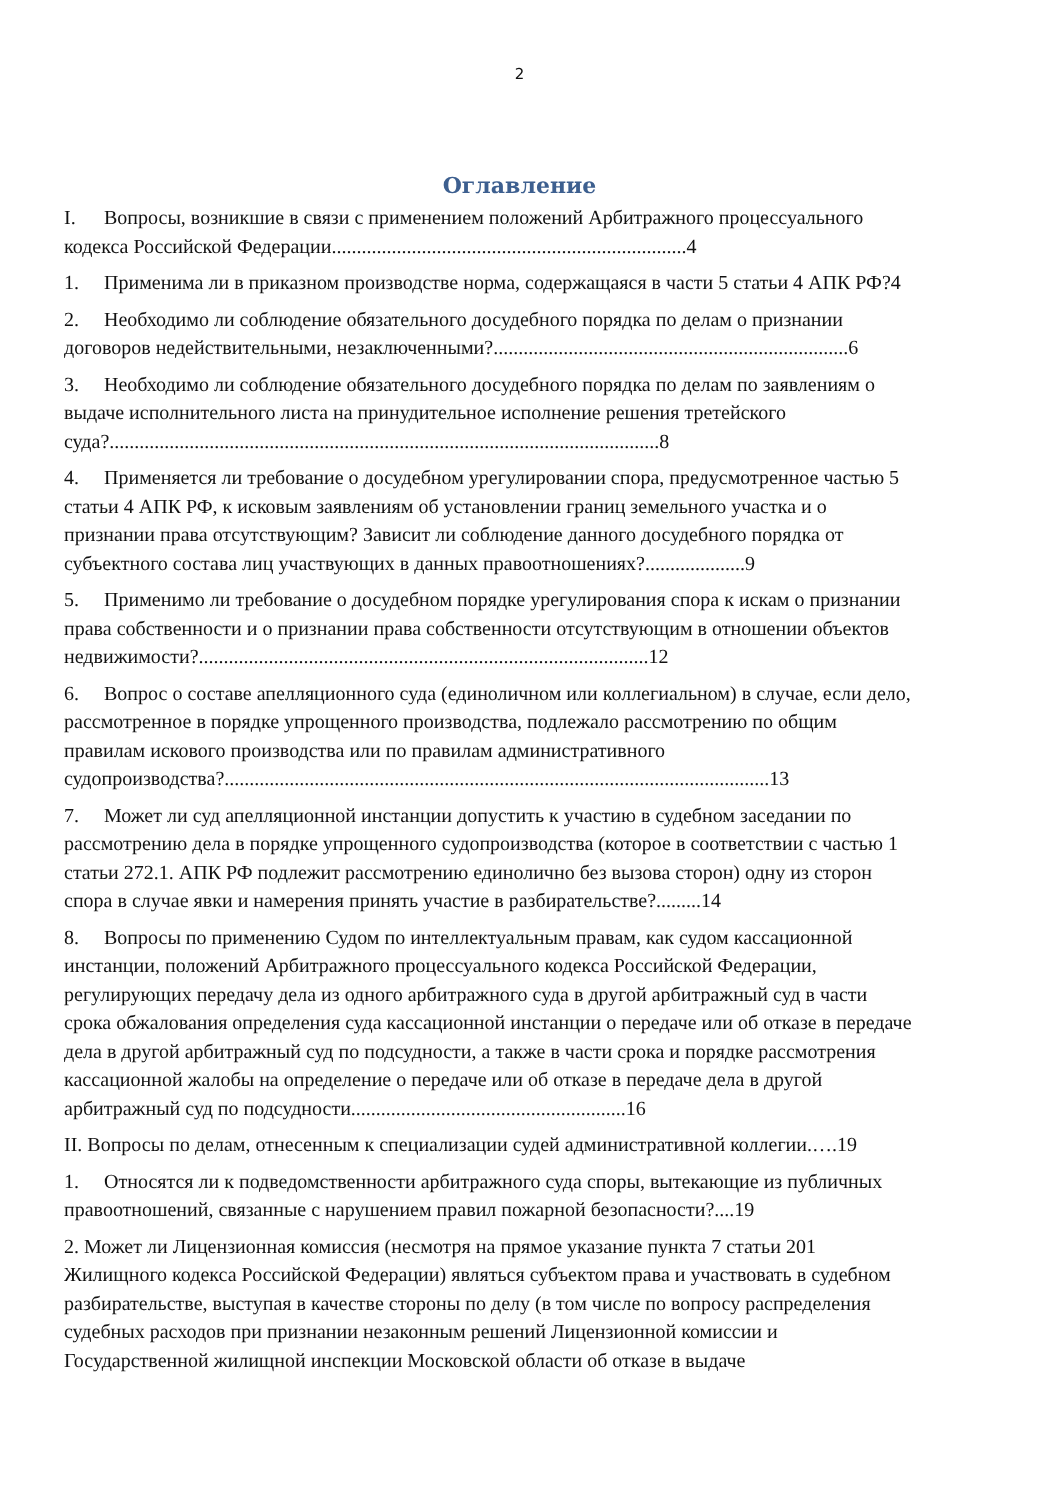2
Оглавление
I. Вопросы, возникшие в связи с применением положений Арбитражного процессуального кодекса Российской Федерации.......................................................................4
1. Применима ли в приказном производстве норма, содержащаяся в части 5 статьи 4 АПК РФ?4
2. Необходимо ли соблюдение обязательного досудебного порядка по делам о признании договоров недействительными, незаключенными?.......................................................................6
3. Необходимо ли соблюдение обязательного досудебного порядка по делам по заявлениям о выдаче исполнительного листа на принудительное исполнение решения третейского суда?..............................................................................................................8
4. Применяется ли требование о досудебном урегулировании спора, предусмотренное частью 5 статьи 4 АПК РФ, к исковым заявлениям об установлении границ земельного участка и о признании права отсутствующим? Зависит ли соблюдение данного досудебного порядка от субъектного состава лиц участвующих в данных правоотношениях?....................9
5. Применимо ли требование о досудебном порядке урегулирования спора к искам о признании права собственности и о признании права собственности отсутствующим в отношении объектов недвижимости?..........................................................................................12
6. Вопрос о составе апелляционного суда (единоличном или коллегиальном) в случае, если дело, рассмотренное в порядке упрощенного производства, подлежало рассмотрению по общим правилам искового производства или по правилам административного судопроизводства?.............................................................................................................13
7. Может ли суд апелляционной инстанции допустить к участию в судебном заседании по рассмотрению дела в порядке упрощенного судопроизводства (которое в соответствии с частью 1 статьи 272.1. АПК РФ подлежит рассмотрению единолично без вызова сторон) одну из сторон спора в случае явки и намерения принять участие в разбирательстве?.........14
8. Вопросы по применению Судом по интеллектуальным правам, как судом кассационной инстанции, положений Арбитражного процессуального кодекса Российской Федерации, регулирующих передачу дела из одного арбитражного суда в другой арбитражный суд в части срока обжалования определения суда кассационной инстанции о передаче или об отказе в передаче дела в другой арбитражный суд по подсудности, а также в части срока и порядке рассмотрения кассационной жалобы на определение о передаче или об отказе в передаче дела в другой арбитражный суд по подсудности.......................................................16
II. Вопросы по делам, отнесенным к специализации судей административной коллегии.….19
1. Относятся ли к подведомственности арбитражного суда споры, вытекающие из публичных правоотношений, связанные с нарушением правил пожарной безопасности?....19
2. Может ли Лицензионная комиссия (несмотря на прямое указание пункта 7 статьи 201 Жилищного кодекса Российской Федерации) являться субъектом права и участвовать в судебном разбирательстве, выступая в качестве стороны по делу (в том числе по вопросу распределения судебных расходов при признании незаконным решений Лицензионной комиссии и Государственной жилищной инспекции Московской области об отказе в выдаче